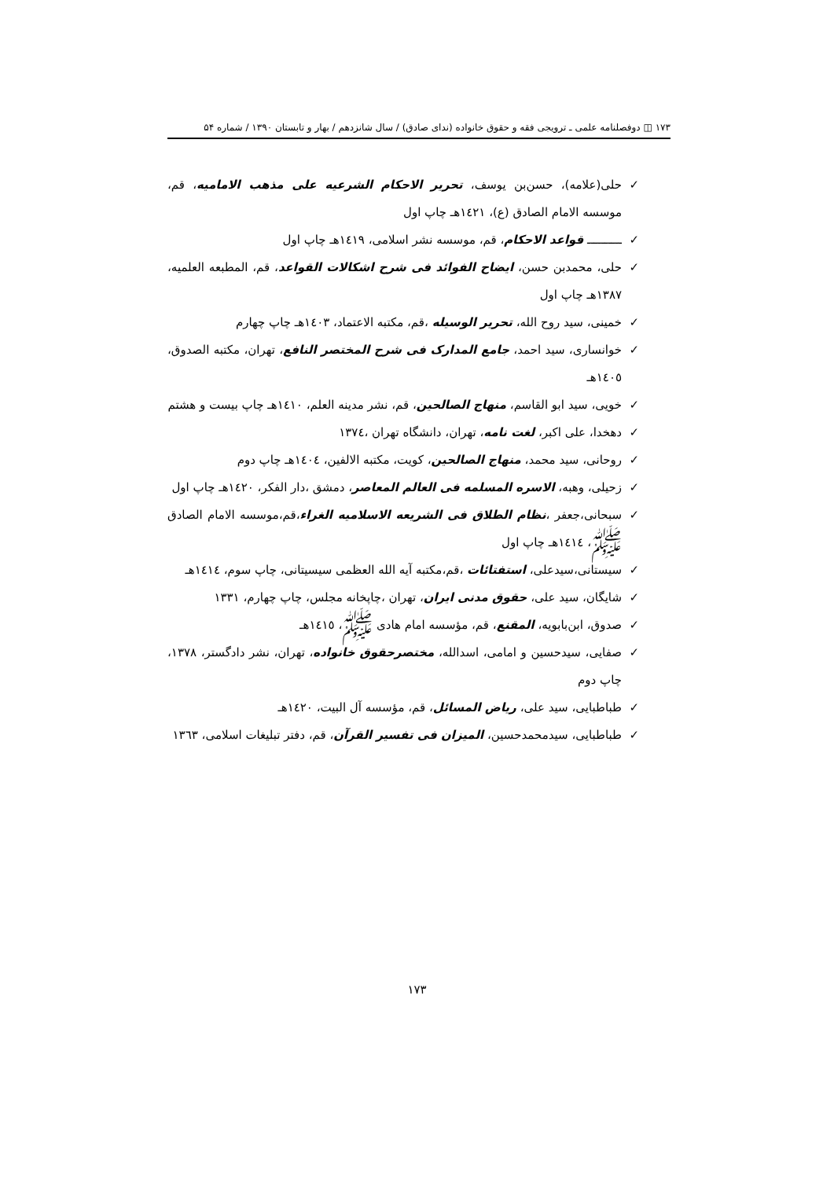۱۷۳ ◫ دوفصلنامه علمی ـ ترویجی فقه و حقوق خانواده (ندای صادق) / سال شانزدهم / بهار و تابستان ۱۳۹۰ / شماره ۵۴
✓ حلی(علامه)، حسن‌بن یوسف، تحریر الاحکام الشرعیه علی مذهب الامامیه، قم، موسسه الامام الصادق (ع)، ١٤٢١هـ چاپ اول
✓ ــــــــــ قواعد الاحکام، قم، موسسه نشر اسلامی، ١٤١٩هـ چاپ اول
✓ حلی، محمدبن حسن، ایضاح الفوائد فی شرح اشکالات القواعد، قم، المطبعه العلمیه، ١٣٨٧هـ چاپ اول
✓ خمینی، سید روح الله، تحریر الوسیله ،قم، مکتبه الاعتماد، ١٤٠٣هـ چاپ چهارم
✓ خوانساری، سید احمد، جامع المدارک فی شرح المختصر النافع، تهران، مکتبه الصدوق، ١٤٠٥هـ
✓ خویی، سید ابو القاسم، منهاج الصالحین، قم، نشر مدینه العلم، ١٤١٠هـ چاپ بیست و هشتم
✓ دهخدا، علی اکبر، لغت نامه، تهران، دانشگاه تهران ،١٣٧٤
✓ روحانی، سید محمد، منهاج الصالحین، کویت، مکتبه الالفین، ١٤٠٤هـ چاپ دوم
✓ زحیلی، وهبه، الاسره المسلمه فی العالم المعاصر، دمشق ،دار الفکر، ١٤٢٠هـ چاپ اول
✓ سبحانی،جعفر ،نظام الطلاق فی الشریعه الاسلامیه الغراء،قم،موسسه الامام الصادق ﷺ، ١٤١٤هـ چاپ اول
✓ سیستانی،سیدعلی، استفتائات ،قم،مکتبه آیه الله العظمی سیسیتانی، چاپ سوم، ١٤١٤هـ
✓ شایگان، سید علی، حقوق مدنی ایران، تهران ،چاپخانه مجلس، چاپ چهارم، ۱۳۳۱
✓ صدوق، ابن‌بابویه، المقنع، قم، مؤسسه امام هادی ﷺ، ١٤١٥هـ
✓ صفایی، سیدحسین و امامی، اسدالله، مختصرحقوق خانواده، تهران، نشر دادگستر، ۱۳۷۸، چاپ دوم
✓ طباطبایی، سید علی، ریاض المسائل، قم، مؤسسه آل البیت، ١٤٢٠هـ
✓ طباطبایی، سیدمحمدحسین، المیزان فی تفسیر القرآن، قم، دفتر تبلیغات اسلامی، ١٣٦٣
١٧٣